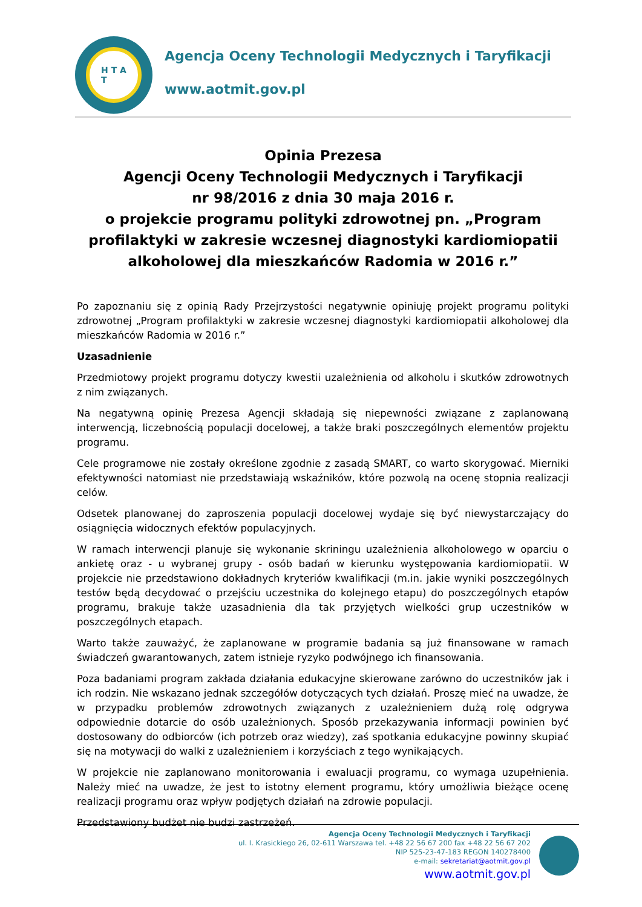H T A
T
Agencja Oceny Technologii Medycznych i Taryfikacji
www.aotmit.gov.pl
Opinia Prezesa
Agencji Oceny Technologii Medycznych i Taryfikacji
nr 98/2016 z dnia 30 maja 2016 r.
o projekcie programu polityki zdrowotnej pn. „Program profilaktyki w zakresie wczesnej diagnostyki kardiomiopatii alkoholowej dla mieszkańców Radomia w 2016 r.”
Po zapoznaniu się z opinią Rady Przejrzystości negatywnie opiniuję projekt programu polityki zdrowotnej „Program profilaktyki w zakresie wczesnej diagnostyki kardiomiopatii alkoholowej dla mieszkańców Radomia w 2016 r.”
Uzasadnienie
Przedmiotowy projekt programu dotyczy kwestii uzależnienia od alkoholu i skutków zdrowotnych z nim związanych.
Na negatywną opinię Prezesa Agencji składają się niepewności związane z zaplanowaną interwencją, liczebnością populacji docelowej, a także braki poszczególnych elementów projektu programu.
Cele programowe nie zostały określone zgodnie z zasadą SMART, co warto skorygować. Mierniki efektywności natomiast nie przedstawiają wskaźników, które pozwolą na ocenę stopnia realizacji celów.
Odsetek planowanej do zaproszenia populacji docelowej wydaje się być niewystarczający do osiągnięcia widocznych efektów populacyjnych.
W ramach interwencji planuje się wykonanie skriningu uzależnienia alkoholowego w oparciu o ankietę oraz - u wybranej grupy - osób badań w kierunku występowania kardiomiopatii. W projekcie nie przedstawiono dokładnych kryteriów kwalifikacji (m.in. jakie wyniki poszczególnych testów będą decydować o przejściu uczestnika do kolejnego etapu) do poszczególnych etapów programu, brakuje także uzasadnienia dla tak przyjętych wielkości grup uczestników w poszczególnych etapach.
Warto także zauważyć, że zaplanowane w programie badania są już finansowane w ramach świadczeń gwarantowanych, zatem istnieje ryzyko podwójnego ich finansowania.
Poza badaniami program zakłada działania edukacyjne skierowane zarówno do uczestników jak i ich rodzin. Nie wskazano jednak szczegółów dotyczących tych działań. Proszę mieć na uwadze, że w przypadku problemów zdrowotnych związanych z uzależnieniem dużą rolę odgrywa odpowiednie dotarcie do osób uzależnionych. Sposób przekazywania informacji powinien być dostosowany do odbiorców (ich potrzeb oraz wiedzy), zaś spotkania edukacyjne powinny skupiać się na motywacji do walki z uzależnieniem i korzyściach z tego wynikających.
W projekcie nie zaplanowano monitorowania i ewaluacji programu, co wymaga uzupełnienia. Należy mieć na uwadze, że jest to istotny element programu, który umożliwia bieżące ocenę realizacji programu oraz wpływ podjętych działań na zdrowie populacji.
Przedstawiony budżet nie budzi zastrzeżeń.
Agencja Oceny Technologii Medycznych i Taryfikacji
ul. I. Krasickiego 26, 02-611 Warszawa tel. +48 22 56 67 200 fax +48 22 56 67 202
NIP 525-23-47-183 REGON 140278400
e-mail: sekretariat@aotmit.gov.pl
www.aotmit.gov.pl